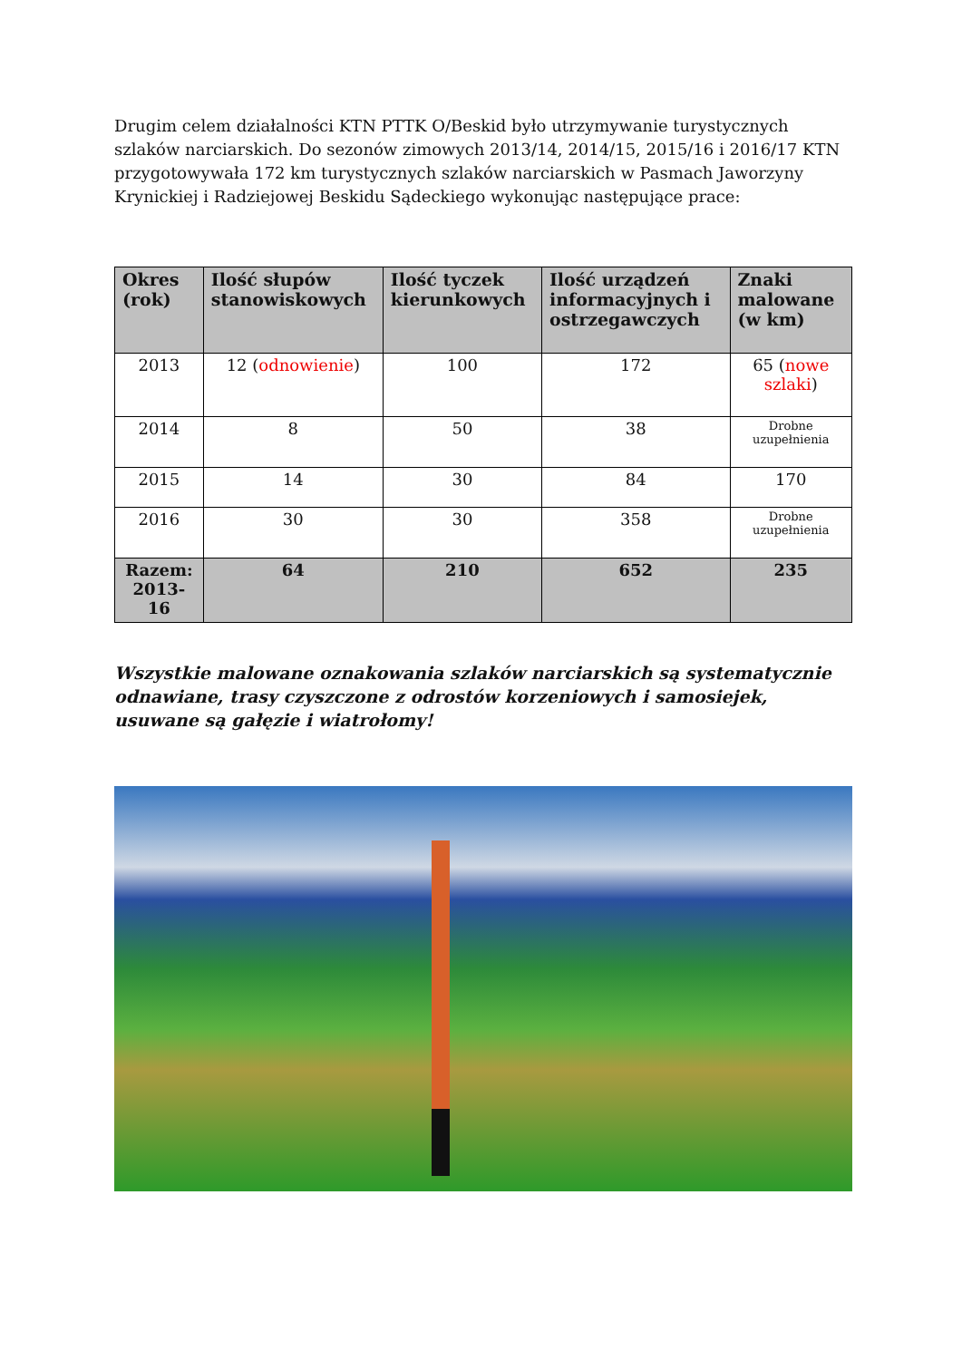Drugim celem działalności KTN PTTK O/Beskid było utrzymywanie turystycznych szlaków narciarskich. Do sezonów zimowych 2013/14, 2014/15, 2015/16 i 2016/17 KTN przygotowywała 172 km turystycznych szlaków narciarskich w Pasmach Jaworzyny Krynickiej i Radziejowej Beskidu Sądeckiego wykonując następujące prace:
| Okres (rok) | Ilość słupów stanowiskowych | Ilość tyczek kierunkowych | Ilość urządzeń informacyjnych i ostrzegawczych | Znaki malowane (w km) |
| --- | --- | --- | --- | --- |
| 2013 | 12 ( odnowienie ) | 100 | 172 | 65 ( nowe szlaki ) |
| 2014 | 8 | 50 | 38 | Drobne uzupełnienia |
| 2015 | 14 | 30 | 84 | 170 |
| 2016 | 30 | 30 | 358 | Drobne uzupełnienia |
| Razem: 2013-16 | 64 | 210 | 652 | 235 |
Wszystkie malowane oznakowania szlaków narciarskich są systematycznie odnawiane, trasy czyszczone z odrostów korzeniowych i samosiejek, usuwane są gałęzie i wiatrołomy!